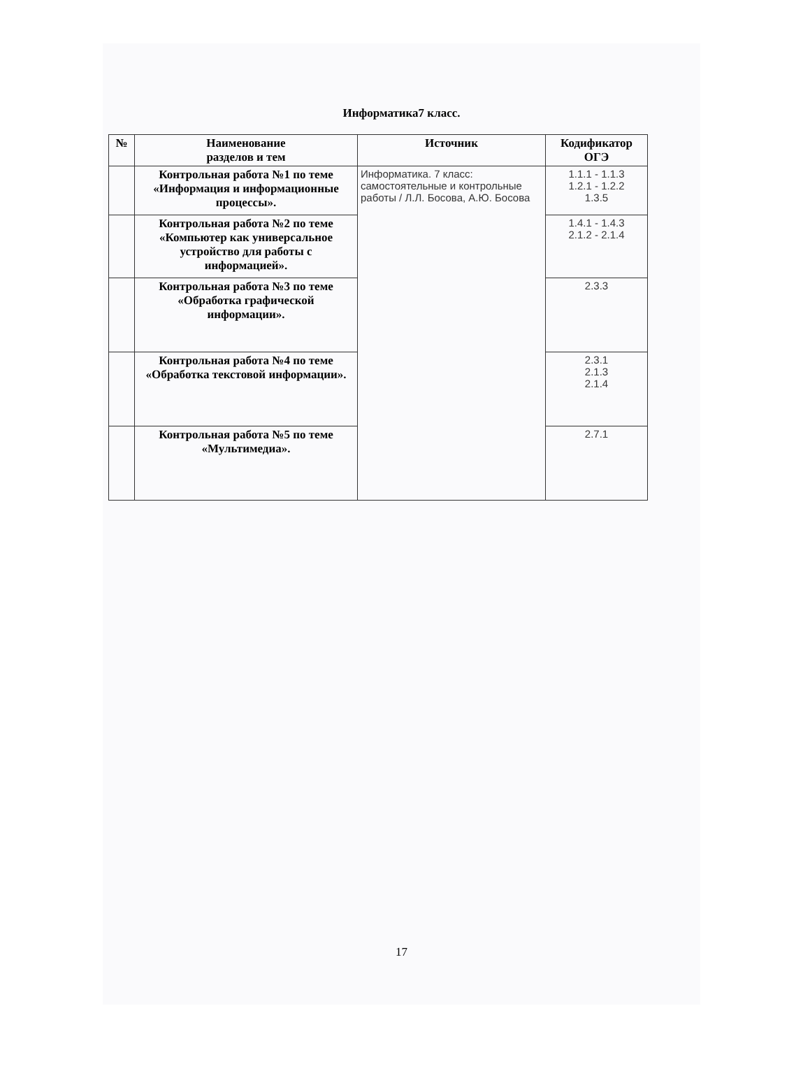Информатика7 класс.
| № | Наименование разделов и тем | Источник | Кодификатор ОГЭ |
| --- | --- | --- | --- |
| | Контрольная работа №1 по теме «Информация и информационные процессы». | Информатика. 7 класс: самостоятельные и контрольные работы / Л.Л. Босова, А.Ю. Босова | 1.1.1 - 1.1.3 1.2.1 - 1.2.2 1.3.5 |
| | Контрольная работа №2 по теме «Компьютер как универсальное устройство для работы с информацией». | | 1.4.1 - 1.4.3 2.1.2 - 2.1.4 |
| | Контрольная работа №3 по теме «Обработка графической информации». | | 2.3.3 |
| | Контрольная работа №4 по теме «Обработка текстовой информации». | | 2.3.1 2.1.3 2.1.4 |
| | Контрольная работа №5 по теме «Мультимедиа». | | 2.7.1 |
17